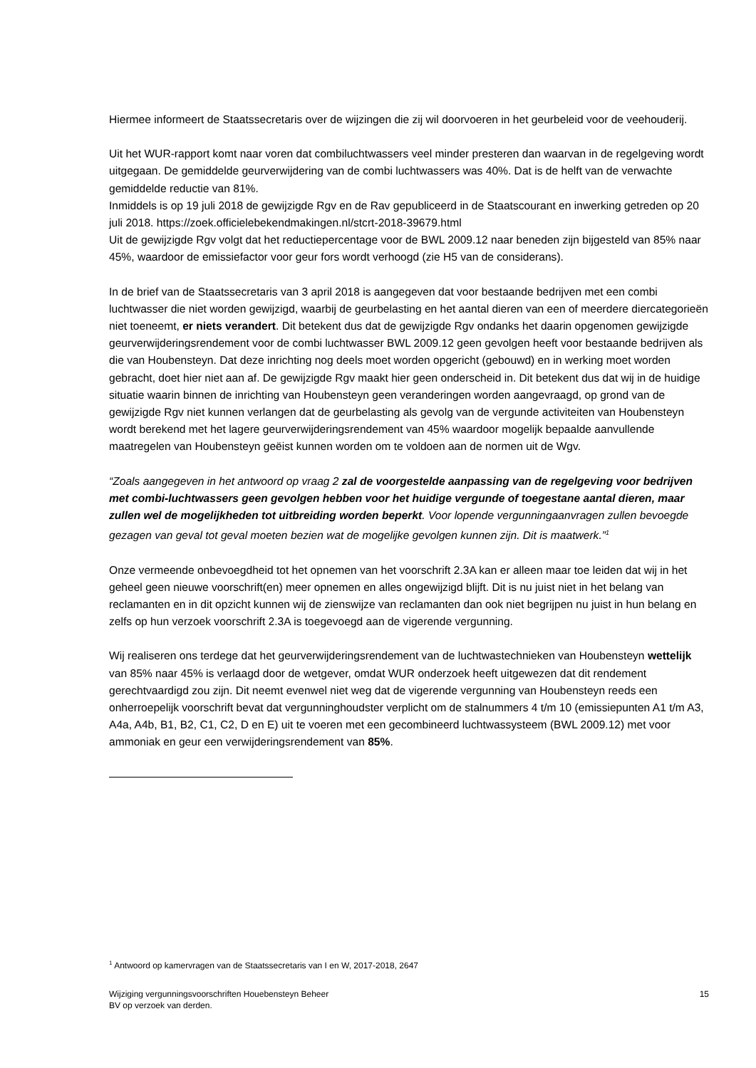Hiermee informeert de Staatssecretaris over de wijzingen die zij wil doorvoeren in het geurbeleid voor de veehouderij.
Uit het WUR-rapport komt naar voren dat combiluchtwassers veel minder presteren dan waarvan in de regelgeving wordt uitgegaan. De gemiddelde geurverwijdering van de combi luchtwassers was 40%. Dat is de helft van de verwachte gemiddelde reductie van 81%.
Inmiddels is op 19 juli 2018 de gewijzigde Rgv en de Rav gepubliceerd in de Staatscourant en inwerking getreden op 20 juli 2018. https://zoek.officielebekendmakingen.nl/stcrt-2018-39679.html
Uit de gewijzigde Rgv volgt dat het reductiepercentage voor de BWL 2009.12 naar beneden zijn bijgesteld van 85% naar 45%, waardoor de emissiefactor voor geur fors wordt verhoogd (zie H5 van de considerans).
In de brief van de Staatssecretaris van 3 april 2018 is aangegeven dat voor bestaande bedrijven met een combi luchtwasser die niet worden gewijzigd, waarbij de geurbelasting en het aantal dieren van een of meerdere diercategorieën niet toeneemt, er niets verandert. Dit betekent dus dat de gewijzigde Rgv ondanks het daarin opgenomen gewijzigde geurverwijderingsrendement voor de combi luchtwasser BWL 2009.12 geen gevolgen heeft voor bestaande bedrijven als die van Houbensteyn. Dat deze inrichting nog deels moet worden opgericht (gebouwd) en in werking moet worden gebracht, doet hier niet aan af. De gewijzigde Rgv maakt hier geen onderscheid in. Dit betekent dus dat wij in de huidige situatie waarin binnen de inrichting van Houbensteyn geen veranderingen worden aangevraagd, op grond van de gewijzigde Rgv niet kunnen verlangen dat de geurbelasting als gevolg van de vergunde activiteiten van Houbensteyn wordt berekend met het lagere geurverwijderingsrendement van 45% waardoor mogelijk bepaalde aanvullende maatregelen van Houbensteyn geëist kunnen worden om te voldoen aan de normen uit de Wgv.
“Zoals aangegeven in het antwoord op vraag 2 zal de voorgestelde aanpassing van de regelgeving voor bedrijven met combi-luchtwassers geen gevolgen hebben voor het huidige vergunde of toegestane aantal dieren, maar zullen wel de mogelijkheden tot uitbreiding worden beperkt. Voor lopende vergunningaanvragen zullen bevoegde gezagen van geval tot geval moeten bezien wat de mogelijke gevolgen kunnen zijn. Dit is maatwerk.”<sup>1</sup>
Onze vermeende onbevoegdheid tot het opnemen van het voorschrift 2.3A kan er alleen maar toe leiden dat wij in het geheel geen nieuwe voorschrift(en) meer opnemen en alles ongewijzigd blijft. Dit is nu juist niet in het belang van reclamanten en in dit opzicht kunnen wij de zienswijze van reclamanten dan ook niet begrijpen nu juist in hun belang en zelfs op hun verzoek voorschrift 2.3A is toegevoegd aan de vigerende vergunning.
Wij realiseren ons terdege dat het geurverwijderingsrendement van de luchtwastechnieken van Houbensteyn wettelijk van 85% naar 45% is verlaagd door de wetgever, omdat WUR onderzoek heeft uitgewezen dat dit rendement gerechtvaardigd zou zijn. Dit neemt evenwel niet weg dat de vigerende vergunning van Houbensteyn reeds een onherroepelijk voorschrift bevat dat vergunninghoudster verplicht om de stalnummers 4 t/m 10 (emissiepunten A1 t/m A3, A4a, A4b, B1, B2, C1, C2, D en E) uit te voeren met een gecombineerd luchtwassysteem (BWL 2009.12) met voor ammoniak en geur een verwijderingsrendement van 85%.
<sup>1</sup> Antwoord op kamervragen van de Staatssecretaris van I en W, 2017-2018, 2647
Wijziging vergunningsvoorschriften Houebensteyn Beheer
BV op verzoek van derden.
15